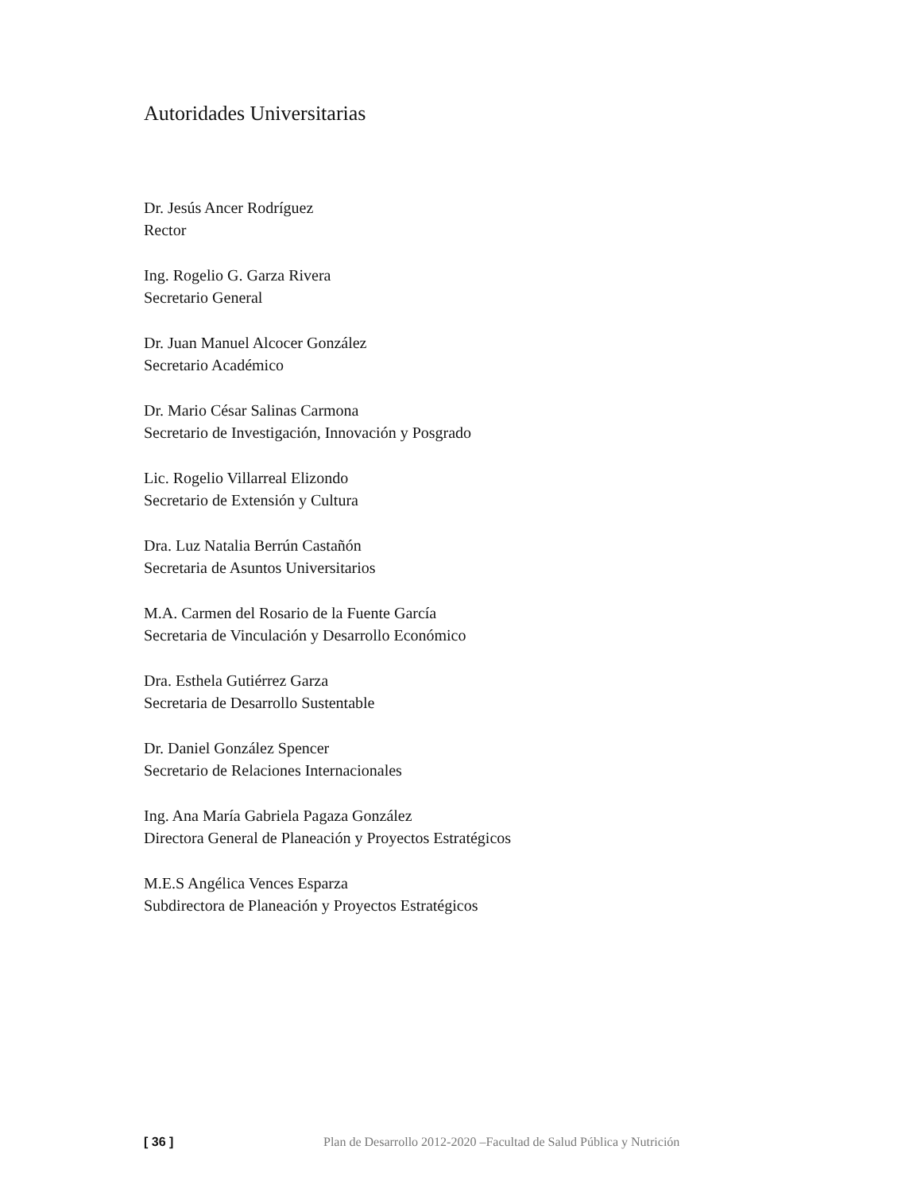Autoridades Universitarias
Dr. Jesús Ancer Rodríguez
Rector
Ing. Rogelio G. Garza Rivera
Secretario General
Dr. Juan Manuel Alcocer González
Secretario Académico
Dr. Mario César Salinas Carmona
Secretario de Investigación, Innovación y Posgrado
Lic. Rogelio Villarreal Elizondo
Secretario de Extensión y Cultura
Dra. Luz Natalia Berrún Castañón
Secretaria de Asuntos Universitarios
M.A. Carmen del Rosario de la Fuente García
Secretaria de Vinculación y Desarrollo Económico
Dra. Esthela Gutiérrez Garza
Secretaria de Desarrollo Sustentable
Dr. Daniel González Spencer
Secretario de Relaciones Internacionales
Ing. Ana María Gabriela Pagaza González
Directora General de Planeación y Proyectos Estratégicos
M.E.S Angélica Vences Esparza
Subdirectora de Planeación y Proyectos Estratégicos
[ 36 ] Plan de Desarrollo 2012-2020 –Facultad de Salud Pública y Nutrición